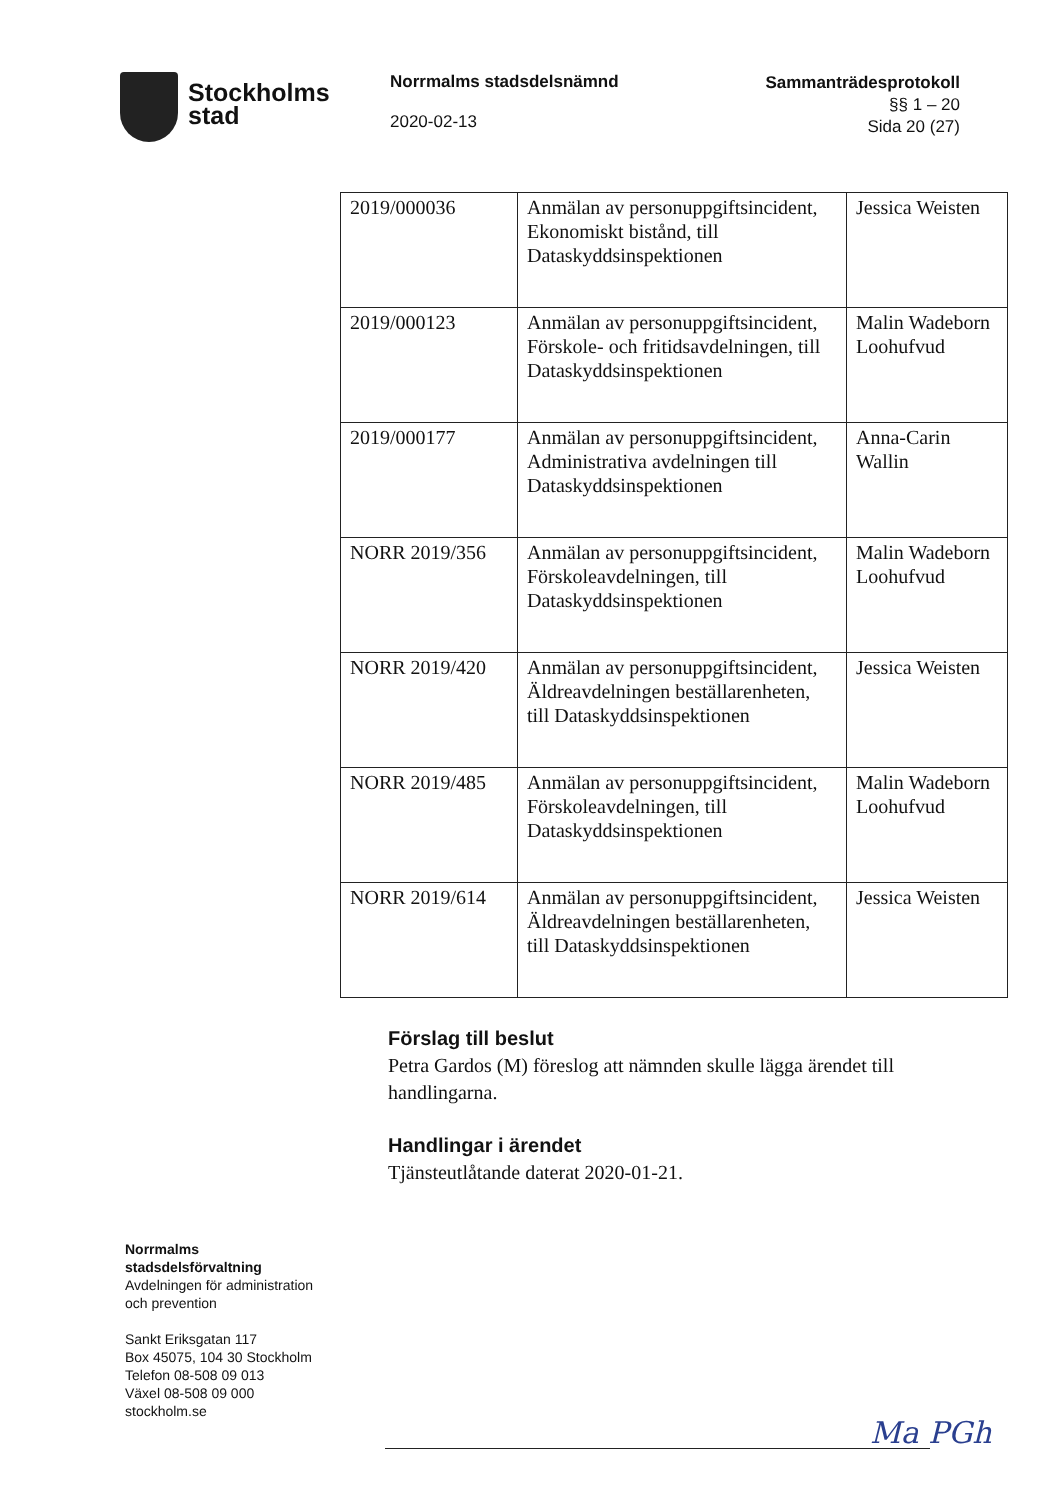Stockholms
stad
Norrmalms stadsdelsnämnd
2020-02-13
Sammanträdesprotokoll
§§ 1 – 20
Sida 20 (27)
| 2019/000036 | Anmälan av personuppgiftsincident, Ekonomiskt bistånd, till Dataskyddsinspektionen | Jessica Weisten |
| 2019/000123 | Anmälan av personuppgiftsincident, Förskole- och fritidsavdelningen, till Dataskyddsinspektionen | Malin Wadeborn Loohufvud |
| 2019/000177 | Anmälan av personuppgiftsincident, Administrativa avdelningen till Dataskyddsinspektionen | Anna-Carin Wallin |
| NORR 2019/356 | Anmälan av personuppgiftsincident, Förskoleavdelningen, till Dataskyddsinspektionen | Malin Wadeborn Loohufvud |
| NORR 2019/420 | Anmälan av personuppgiftsincident, Äldreavdelningen beställarenheten, till Dataskyddsinspektionen | Jessica Weisten |
| NORR 2019/485 | Anmälan av personuppgiftsincident, Förskoleavdelningen, till Dataskyddsinspektionen | Malin Wadeborn Loohufvud |
| NORR 2019/614 | Anmälan av personuppgiftsincident, Äldreavdelningen beställarenheten, till Dataskyddsinspektionen | Jessica Weisten |
Förslag till beslut
Petra Gardos (M) föreslog att nämnden skulle lägga ärendet till handlingarna.
Handlingar i ärendet
Tjänsteutlåtande daterat 2020-01-21.
Norrmalms
stadsdelsförvaltning
Avdelningen för administration
och prevention
Sankt Eriksgatan 117
Box 45075, 104 30 Stockholm
Telefon 08-508 09 013
Växel 08-508 09 000
stockholm.se
Ma PGh